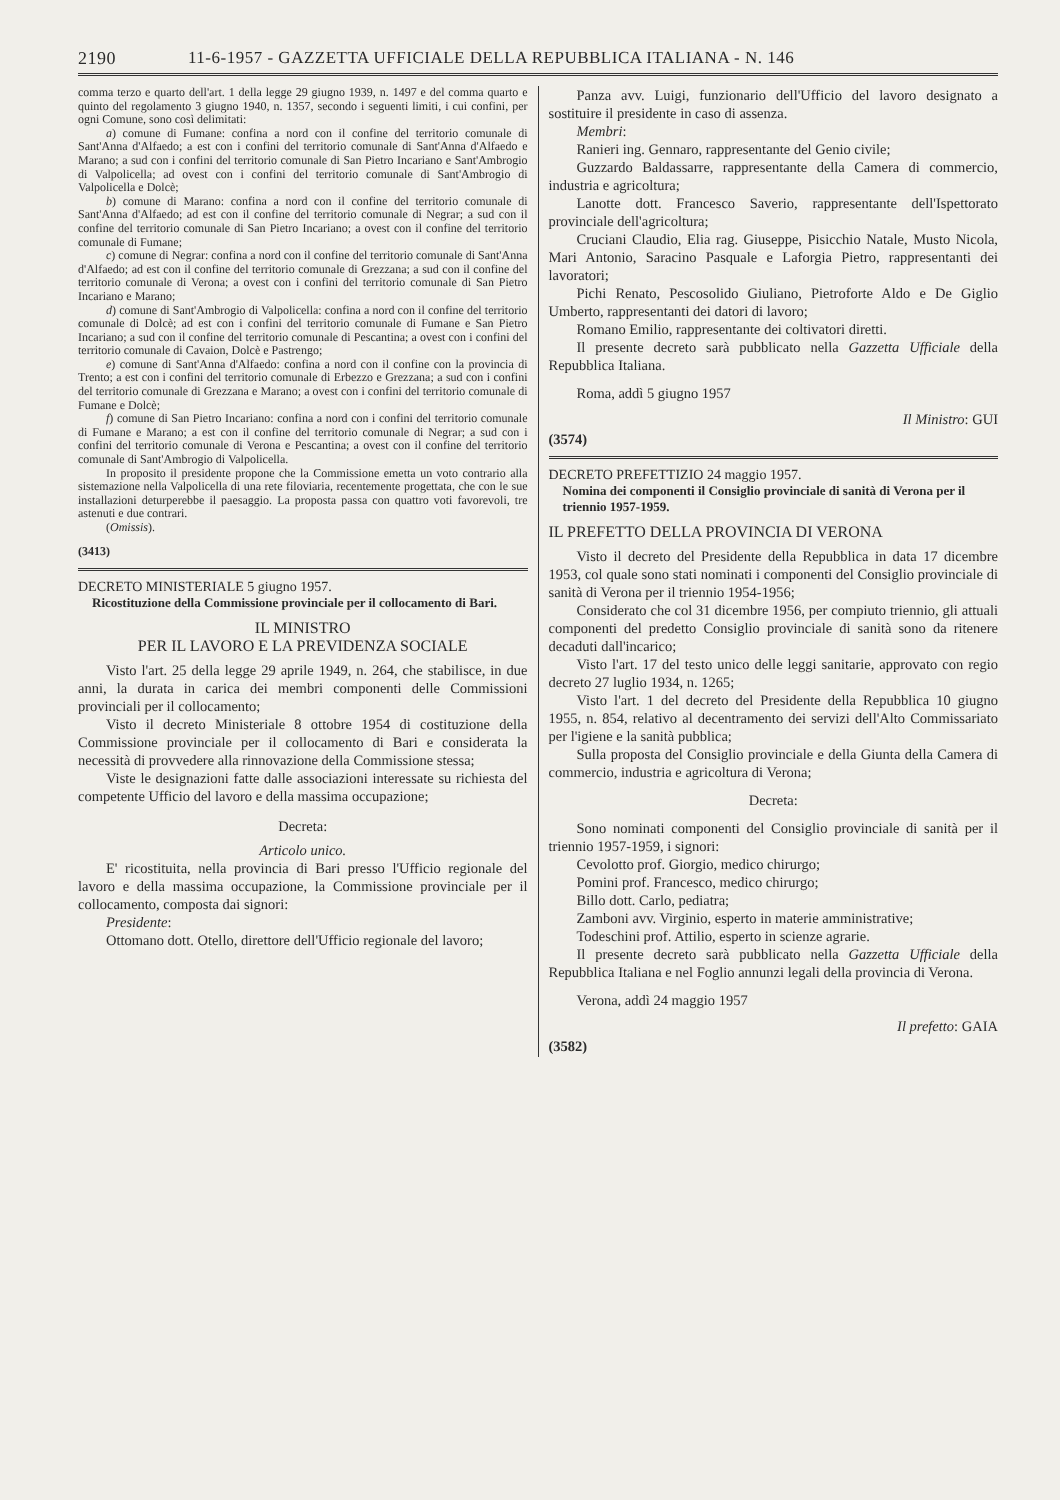2190 11-6-1957 - GAZZETTA UFFICIALE DELLA REPUBBLICA ITALIANA - N. 146
comma terzo e quarto dell'art. 1 della legge 29 giugno 1939, n. 1497 e del comma quarto e quinto del regolamento 3 giugno 1940, n. 1357, secondo i seguenti limiti, i cui confini, per ogni Comune, sono così delimitati:
a) comune di Fumane: confina a nord con il confine del territorio comunale di Sant'Anna d'Alfaedo; a est con i confini del territorio comunale di Sant'Anna d'Alfaedo e Marano; a sud con i confini del territorio comunale di San Pietro Incariano e Sant'Ambrogio di Valpolicella; ad ovest con i confini del territorio comunale di Sant'Ambrogio di Valpolicella e Dolcè;
b) comune di Marano: confina a nord con il confine del territorio comunale di Sant'Anna d'Alfaedo; ad est con il confine del territorio comunale di Negrar; a sud con il confine del territorio comunale di San Pietro Incariano; a ovest con il confine del territorio comunale di Fumane;
c) comune di Negrar: confina a nord con il confine del territorio comunale di Sant'Anna d'Alfaedo; ad est con il confine del territorio comunale di Grezzana; a sud con il confine del territorio comunale di Verona; a ovest con i confini del territorio comunale di San Pietro Incariano e Marano;
d) comune di Sant'Ambrogio di Valpolicella: confina a nord con il confine del territorio comunale di Dolcè; ad est con i confini del territorio comunale di Fumane e San Pietro Incariano; a sud con il confine del territorio comunale di Pescantina; a ovest con i confini del territorio comunale di Cavaion, Dolcè e Pastrengo;
e) comune di Sant'Anna d'Alfaedo: confina a nord con il confine con la provincia di Trento; a est con i confini del territorio comunale di Erbezzo e Grezzana; a sud con i confini del territorio comunale di Grezzana e Marano; a ovest con i confini del territorio comunale di Fumane e Dolcè;
f) comune di San Pietro Incariano: confina a nord con i confini del territorio comunale di Fumane e Marano; a est con il confine del territorio comunale di Negrar; a sud con i confini del territorio comunale di Verona e Pescantina; a ovest con il confine del territorio comunale di Sant'Ambrogio di Valpolicella.
In proposito il presidente propone che la Commissione emetta un voto contrario alla sistemazione nella Valpolicella di una rete filoviaria, recentemente progettata, che con le sue installazioni deturperebbe il paesaggio. La proposta passa con quattro voti favorevoli, tre astenuti e due contrari.
(Omissis).
(3413)
DECRETO MINISTERIALE 5 giugno 1957.
Ricostituzione della Commissione provinciale per il collocamento di Bari.
IL MINISTRO
PER IL LAVORO E LA PREVIDENZA SOCIALE
Visto l'art. 25 della legge 29 aprile 1949, n. 264, che stabilisce, in due anni, la durata in carica dei membri componenti delle Commissioni provinciali per il collocamento;
Visto il decreto Ministeriale 8 ottobre 1954 di costituzione della Commissione provinciale per il collocamento di Bari e considerata la necessità di provvedere alla rinnovazione della Commissione stessa;
Viste le designazioni fatte dalle associazioni interessate su richiesta del competente Ufficio del lavoro e della massima occupazione;
Decreta:
Articolo unico.
E' ricostituita, nella provincia di Bari presso l'Ufficio regionale del lavoro e della massima occupazione, la Commissione provinciale per il collocamento, composta dai signori:
Presidente:
Ottomano dott. Otello, direttore dell'Ufficio regionale del lavoro;
Panza avv. Luigi, funzionario dell'Ufficio del lavoro designato a sostituire il presidente in caso di assenza.
Membri:
Ranieri ing. Gennaro, rappresentante del Genio civile;
Guzzardo Baldassarre, rappresentante della Camera di commercio, industria e agricoltura;
Lanotte dott. Francesco Saverio, rappresentante dell'Ispettorato provinciale dell'agricoltura;
Cruciani Claudio, Elia rag. Giuseppe, Pisicchio Natale, Musto Nicola, Mari Antonio, Saracino Pasquale e Laforgia Pietro, rappresentanti dei lavoratori;
Pichi Renato, Pescosolido Giuliano, Pietroforte Aldo e De Giglio Umberto, rappresentanti dei datori di lavoro;
Romano Emilio, rappresentante dei coltivatori diretti.
Il presente decreto sarà pubblicato nella Gazzetta Ufficiale della Repubblica Italiana.
Roma, addì 5 giugno 1957
Il Ministro: GUI
(3574)
DECRETO PREFETTIZIO 24 maggio 1957.
Nomina dei componenti il Consiglio provinciale di sanità di Verona per il triennio 1957-1959.
IL PREFETTO DELLA PROVINCIA DI VERONA
Visto il decreto del Presidente della Repubblica in data 17 dicembre 1953, col quale sono stati nominati i componenti del Consiglio provinciale di sanità di Verona per il triennio 1954-1956;
Considerato che col 31 dicembre 1956, per compiuto triennio, gli attuali componenti del predetto Consiglio provinciale di sanità sono da ritenere decaduti dall'incarico;
Visto l'art. 17 del testo unico delle leggi sanitarie, approvato con regio decreto 27 luglio 1934, n. 1265;
Visto l'art. 1 del decreto del Presidente della Repubblica 10 giugno 1955, n. 854, relativo al decentramento dei servizi dell'Alto Commissariato per l'igiene e la sanità pubblica;
Sulla proposta del Consiglio provinciale e della Giunta della Camera di commercio, industria e agricoltura di Verona;
Decreta:
Sono nominati componenti del Consiglio provinciale di sanità per il triennio 1957-1959, i signori:
Cevolotto prof. Giorgio, medico chirurgo;
Pomini prof. Francesco, medico chirurgo;
Billo dott. Carlo, pediatra;
Zamboni avv. Virginio, esperto in materie amministrative;
Todeschini prof. Attilio, esperto in scienze agrarie.
Il presente decreto sarà pubblicato nella Gazzetta Ufficiale della Repubblica Italiana e nel Foglio annunzi legali della provincia di Verona.
Verona, addì 24 maggio 1957
Il prefetto: GAIA
(3582)